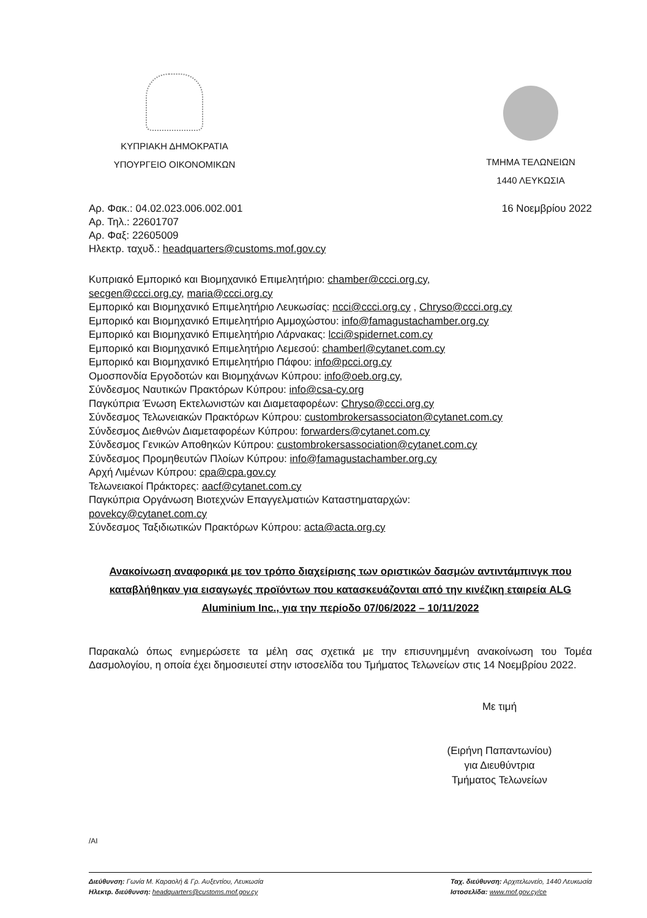ΚΥΠΡΙΑΚΗ ΔΗΜΟΚΡΑΤΙΑ
ΥΠΟΥΡΓΕΙΟ ΟΙΚΟΝΟΜΙΚΩΝ
ΤΜΗΜΑ ΤΕΛΩΝΕΙΩΝ
1440 ΛΕΥΚΩΣΙΑ
Αρ. Φακ.: 04.02.023.006.002.001
Αρ. Τηλ.: 22601707
Αρ. Φαξ: 22605009
Ηλεκτρ. ταχυδ.: headquarters@customs.mof.gov.cy
16 Νοεμβρίου 2022
Κυπριακό Εμπορικό και Βιομηχανικό Επιμελητήριο: chamber@ccci.org.cy,
secgen@ccci.org.cy, maria@ccci.org.cy
Εμπορικό και Βιομηχανικό Επιμελητήριο Λευκωσίας: ncci@ccci.org.cy , Chryso@ccci.org.cy
Εμπορικό και Βιομηχανικό Επιμελητήριο Αμμοχώστου: info@famagustachamber.org.cy
Εμπορικό και Βιομηχανικό Επιμελητήριο Λάρνακας: lcci@spidernet.com.cy
Εμπορικό και Βιομηχανικό Επιμελητήριο Λεμεσού: chamberl@cytanet.com.cy
Εμπορικό και Βιομηχανικό Επιμελητήριο Πάφου: info@pcci.org.cy
Ομοσπονδία Εργοδοτών και Βιομηχάνων Κύπρου: info@oeb.org.cy,
Σύνδεσμος Ναυτικών Πρακτόρων Κύπρου: info@csa-cy.org
Παγκύπρια Ένωση Εκτελωνιστών και Διαμεταφορέων: Chryso@ccci.org.cy
Σύνδεσμος Τελωνειακών Πρακτόρων Κύπρου: custombrokersassociaton@cytanet.com.cy
Σύνδεσμος Διεθνών Διαμεταφορέων Κύπρου: forwarders@cytanet.com.cy
Σύνδεσμος Γενικών Αποθηκών Κύπρου: custombrokersassociation@cytanet.com.cy
Σύνδεσμος Προμηθευτών Πλοίων Κύπρου: info@famagustachamber.org.cy
Αρχή Λιμένων Κύπρου: cpa@cpa.gov.cy
Τελωνειακοί Πράκτορες: aacf@cytanet.com.cy
Παγκύπρια Οργάνωση Βιοτεχνών Επαγγελματιών Καταστηματαρχών:
povekcy@cytanet.com.cy
Σύνδεσμος Ταξιδιωτικών Πρακτόρων Κύπρου: acta@acta.org.cy
Ανακοίνωση αναφορικά με τον τρόπο διαχείρισης των οριστικών δασμών αντιντάμπινγκ που καταβλήθηκαν για εισαγωγές προϊόντων που κατασκευάζονται από την κινέζικη εταιρεία ALG Aluminium Inc., για την περίοδο 07/06/2022 – 10/11/2022
Παρακαλώ όπως ενημερώσετε τα μέλη σας σχετικά με την επισυνημμένη ανακοίνωση του Τομέα Δασμολογίου, η οποία έχει δημοσιευτεί στην ιστοσελίδα του Τμήματος Τελωνείων στις 14 Νοεμβρίου 2022.
Με τιμή
(Ειρήνη Παπαντωνίου)
για Διευθύντρια
Τμήματος Τελωνείων
/AI
Διεύθυνση: Γωνία Μ. Καραολή & Γρ. Αυξεντίου, Λευκωσία
Ηλεκτρ. διεύθυνση: headquarters@customs.mof.gov.cy
Ταχ. διεύθυνση: Αρχιτελωνείο, 1440 Λευκωσία
Ιστοσελίδα: www.mof.gov.cy/ce